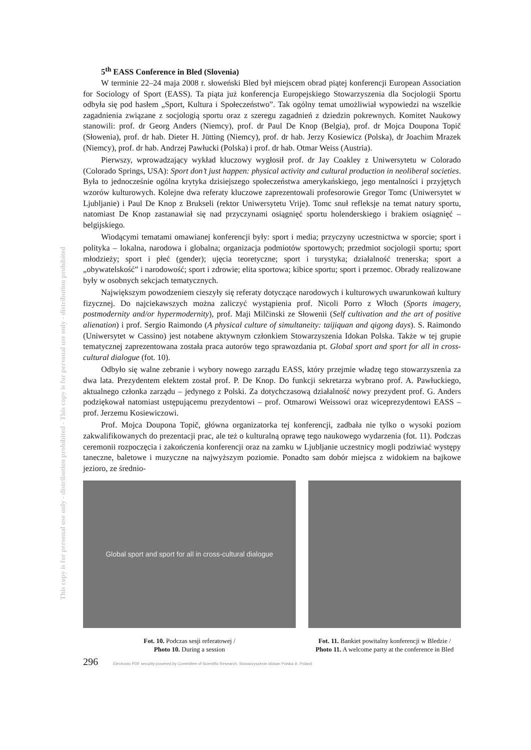This copy is for personal use only - distribution prohibited - This copy is for personal use only - distribution prohibited
5<sup>th</sup> EASS Conference in Bled (Slovenia)
W terminie 22–24 maja 2008 r. słoweński Bled był miejscem obrad piątej konferencji European Association for Sociology of Sport (EASS). Ta piąta już konferencja Europejskiego Stowarzyszenia dla Socjologii Sportu odbyła się pod hasłem „Sport, Kultura i Społeczeństwo”. Tak ogólny temat umożliwiał wypowiedzi na wszelkie zagadnienia związane z socjologią sportu oraz z szeregu zagadnień z dziedzin pokrewnych. Komitet Naukowy stanowili: prof. dr Georg Anders (Niemcy), prof. dr Paul De Knop (Belgia), prof. dr Mojca Doupona Topič (Słowenia), prof. dr hab. Dieter H. Jütting (Niemcy), prof. dr hab. Jerzy Kosiewicz (Polska), dr Joachim Mrazek (Niemcy), prof. dr hab. Andrzej Pawłucki (Polska) i prof. dr hab. Otmar Weiss (Austria).
Pierwszy, wprowadzający wykład kluczowy wygłosił prof. dr Jay Coakley z Uniwersytetu w Colorado (Colorado Springs, USA): Sport don’t just happen: physical activity and cultural production in neoliberal societies. Była to jednocześnie ogólna krytyka dzisiejszego społeczeństwa amerykańskiego, jego mentalności i przyjętych wzorów kulturowych. Kolejne dwa referaty kluczowe zaprezentowali profesorowie Gregor Tomc (Uniwersytet w Ljubljanie) i Paul De Knop z Brukseli (rektor Uniwersytetu Vrije). Tomc snuł refleksje na temat natury sportu, natomiast De Knop zastanawiał się nad przyczynami osiągnięć sportu holenderskiego i brakiem osiągnięć – belgijskiego.
Wiodącymi tematami omawianej konferencji były: sport i media; przyczyny uczestnictwa w sporcie; sport i polityka – lokalna, narodowa i globalna; organizacja podmiotów sportowych; przedmiot socjologii sportu; sport młodzieży; sport i płeć (gender); ujęcia teoretyczne; sport i turystyka; działalność trenerska; sport a „obywatelskość” i narodowość; sport i zdrowie; elita sportowa; kibice sportu; sport i przemoc. Obrady realizowane były w osobnych sekcjach tematycznych.
Największym powodzeniem cieszyły się referaty dotyczące narodowych i kulturowych uwarunkowań kultury fizycznej. Do najciekawszych można zaliczyć wystąpienia prof. Nicoli Porro z Włoch (Sports imagery, postmodernity and/or hypermodernity), prof. Maji Milčinski ze Słowenii (Self cultivation and the art of positive alienation) i prof. Sergio Raimondo (A physical culture of simultaneity: taijiquan and qigong days). S. Raimondo (Uniwersytet w Cassino) jest notabene aktywnym członkiem Stowarzyszenia Idokan Polska. Także w tej grupie tematycznej zaprezentowana została praca autorów tego sprawozdania pt. Global sport and sport for all in cross-cultural dialogue (fot. 10).
Odbyło się walne zebranie i wybory nowego zarządu EASS, który przejmie władzę tego stowarzyszenia za dwa lata. Prezydentem elektem został prof. P. De Knop. Do funkcji sekretarza wybrano prof. A. Pawłuckiego, aktualnego członka zarządu – jedynego z Polski. Za dotychczasową działalność nowy prezydent prof. G. Anders podziękował natomiast ustępującemu prezydentowi – prof. Otmarowi Weissowi oraz wiceprezydentowi EASS – prof. Jerzemu Kosiewiczowi.
Prof. Mojca Doupona Topič, główna organizatorka tej konferencji, zadbała nie tylko o wysoki poziom zakwalifikowanych do prezentacji prac, ale też o kulturalną oprawę tego naukowego wydarzenia (fot. 11). Podczas ceremonii rozpoczęcia i zakończenia konferencji oraz na zamku w Ljubljanie uczestnicy mogli podziwiać występy taneczne, baletowe i muzyczne na najwyższym poziomie. Ponadto sam dobór miejsca z widokiem na bajkowe jezioro, ze średnio-
Global sport and sport for all in cross-cultural dialogue
Fot. 10. Podczas sesji referatowej /
Photo 10. During a session
Fot. 11. Bankiet powitalny konferencji w Bledzie /
Photo 11. A welcome party at the conference in Bled
296 Electronic PDF security powered by Committee of Scientific Research, Stowarzyszenie Idokan Polska ®, Poland